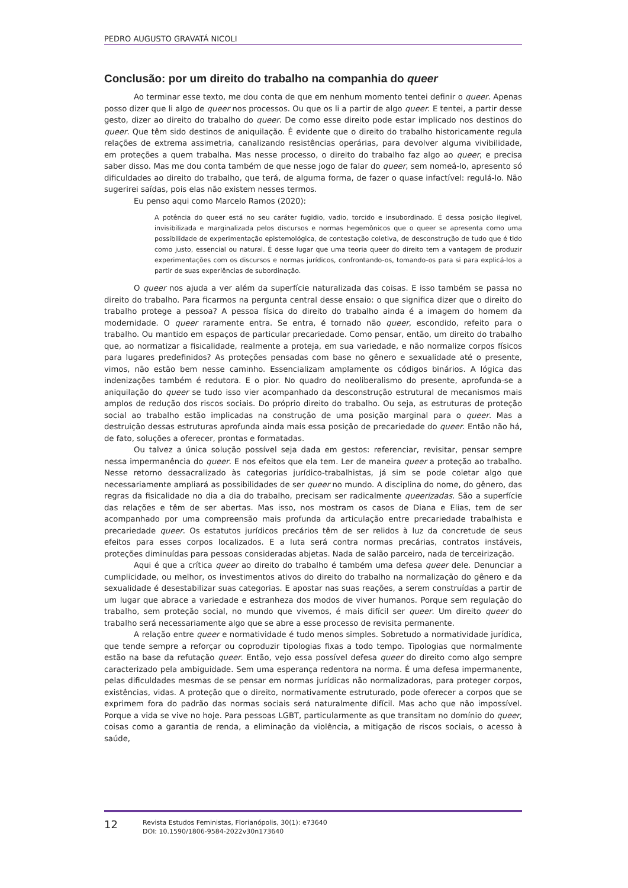PEDRO AUGUSTO GRAVATÁ NICOLI
Conclusão: por um direito do trabalho na companhia do queer
Ao terminar esse texto, me dou conta de que em nenhum momento tentei definir o queer. Apenas posso dizer que li algo de queer nos processos. Ou que os li a partir de algo queer. E tentei, a partir desse gesto, dizer ao direito do trabalho do queer. De como esse direito pode estar implicado nos destinos do queer. Que têm sido destinos de aniquilação. É evidente que o direito do trabalho historicamente regula relações de extrema assimetria, canalizando resistências operárias, para devolver alguma vivibilidade, em proteções a quem trabalha. Mas nesse processo, o direito do trabalho faz algo ao queer, e precisa saber disso. Mas me dou conta também de que nesse jogo de falar do queer, sem nomeá-lo, apresento só dificuldades ao direito do trabalho, que terá, de alguma forma, de fazer o quase infactível: regulá-lo. Não sugerirei saídas, pois elas não existem nesses termos.
Eu penso aqui como Marcelo Ramos (2020):
A potência do queer está no seu caráter fugidio, vadio, torcido e insubordinado. É dessa posição ilegível, invisibilizada e marginalizada pelos discursos e normas hegemônicos que o queer se apresenta como uma possibilidade de experimentação epistemológica, de contestação coletiva, de desconstrução de tudo que é tido como justo, essencial ou natural. É desse lugar que uma teoria queer do direito tem a vantagem de produzir experimentações com os discursos e normas jurídicos, confrontando-os, tomando-os para si para explicá-los a partir de suas experiências de subordinação.
O queer nos ajuda a ver além da superfície naturalizada das coisas. E isso também se passa no direito do trabalho. Para ficarmos na pergunta central desse ensaio: o que significa dizer que o direito do trabalho protege a pessoa? A pessoa física do direito do trabalho ainda é a imagem do homem da modernidade. O queer raramente entra. Se entra, é tornado não queer, escondido, refeito para o trabalho. Ou mantido em espaços de particular precariedade. Como pensar, então, um direito do trabalho que, ao normatizar a fisicalidade, realmente a proteja, em sua variedade, e não normalize corpos físicos para lugares predefinidos? As proteções pensadas com base no gênero e sexualidade até o presente, vimos, não estão bem nesse caminho. Essencializam amplamente os códigos binários. A lógica das indenizações também é redutora. E o pior. No quadro do neoliberalismo do presente, aprofunda-se a aniquilação do queer se tudo isso vier acompanhado da desconstrução estrutural de mecanismos mais amplos de redução dos riscos sociais. Do próprio direito do trabalho. Ou seja, as estruturas de proteção social ao trabalho estão implicadas na construção de uma posição marginal para o queer. Mas a destruição dessas estruturas aprofunda ainda mais essa posição de precariedade do queer. Então não há, de fato, soluções a oferecer, prontas e formatadas.
Ou talvez a única solução possível seja dada em gestos: referenciar, revisitar, pensar sempre nessa impermanência do queer. E nos efeitos que ela tem. Ler de maneira queer a proteção ao trabalho. Nesse retorno dessacralizado às categorias jurídico-trabalhistas, já sim se pode coletar algo que necessariamente ampliará as possibilidades de ser queer no mundo. A disciplina do nome, do gênero, das regras da fisicalidade no dia a dia do trabalho, precisam ser radicalmente queerizadas. São a superfície das relações e têm de ser abertas. Mas isso, nos mostram os casos de Diana e Elias, tem de ser acompanhado por uma compreensão mais profunda da articulação entre precariedade trabalhista e precariedade queer. Os estatutos jurídicos precários têm de ser relidos à luz da concretude de seus efeitos para esses corpos localizados. E a luta será contra normas precárias, contratos instáveis, proteções diminuídas para pessoas consideradas abjetas. Nada de salão parceiro, nada de terceirização.
Aqui é que a crítica queer ao direito do trabalho é também uma defesa queer dele. Denunciar a cumplicidade, ou melhor, os investimentos ativos do direito do trabalho na normalização do gênero e da sexualidade é desestabilizar suas categorias. E apostar nas suas reações, a serem construídas a partir de um lugar que abrace a variedade e estranheza dos modos de viver humanos. Porque sem regulação do trabalho, sem proteção social, no mundo que vivemos, é mais difícil ser queer. Um direito queer do trabalho será necessariamente algo que se abre a esse processo de revisita permanente.
A relação entre queer e normatividade é tudo menos simples. Sobretudo a normatividade jurídica, que tende sempre a reforçar ou coproduzir tipologias fixas a todo tempo. Tipologias que normalmente estão na base da refutação queer. Então, vejo essa possível defesa queer do direito como algo sempre caracterizado pela ambiguidade. Sem uma esperança redentora na norma. É uma defesa impermanente, pelas dificuldades mesmas de se pensar em normas jurídicas não normalizadoras, para proteger corpos, existências, vidas. A proteção que o direito, normativamente estruturado, pode oferecer a corpos que se exprimem fora do padrão das normas sociais será naturalmente difícil. Mas acho que não impossível. Porque a vida se vive no hoje. Para pessoas LGBT, particularmente as que transitam no domínio do queer, coisas como a garantia de renda, a eliminação da violência, a mitigação de riscos sociais, o acesso à saúde,
12
Revista Estudos Feministas, Florianópolis, 30(1): e73640
DOI: 10.1590/1806-9584-2022v30n173640